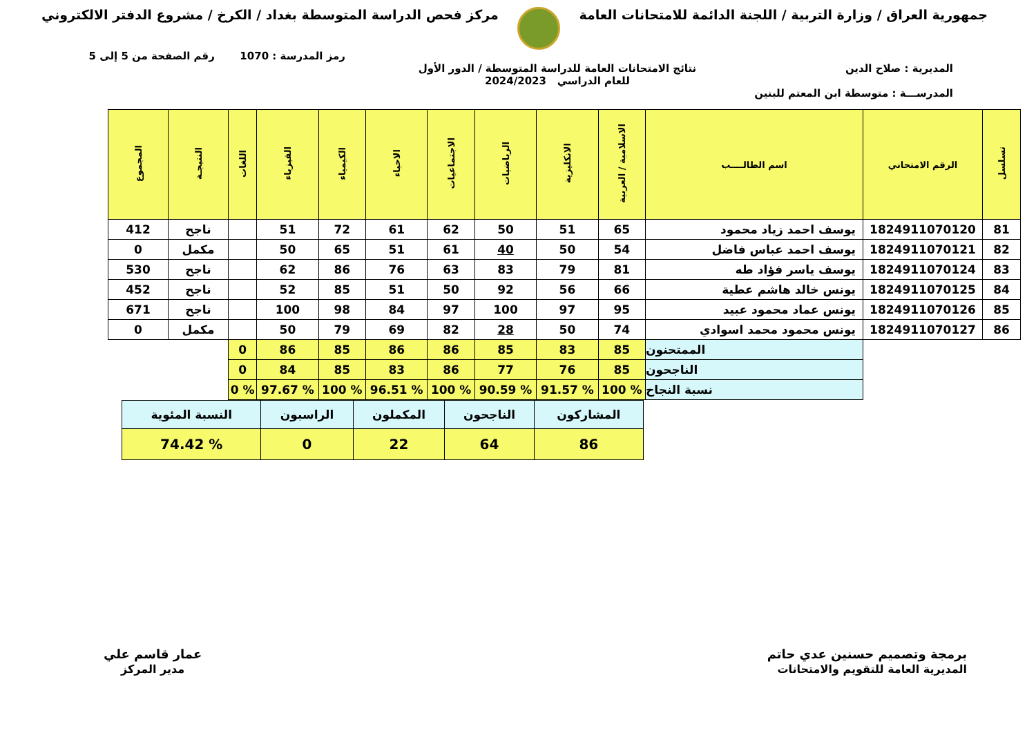جمهورية العراق / وزارة التربية / اللجنة الدائمة للامتحانات العامة
مركز فحص الدراسة المتوسطة بغداد / الكرخ / مشروع الدفتر الالكتروني
رمز المدرسة : 1070 رقم الصفحة من 5 إلى 5
المديرية : صلاح الدين نتائج الامتحانات العامة للدراسة المتوسطة / الدور الأول
للعام الدراسي 2024/2023
المدرســـة : متوسطة ابن المعتم للبنين
| تسلسل | الرقم الامتحاني | اسم الطالــــب | الاسلامية / العربية | الانكليزية | الرياضيات | الاجتماعيات | الاحياء | الكيمياء | الفيزياء | اللغات | النتيجـة | المجموع |
| --- | --- | --- | --- | --- | --- | --- | --- | --- | --- | --- | --- | --- |
| 81 | 1824911070120 | يوسف احمد زياد محمود | 65 | 51 | 50 | 62 | 61 | 72 | 51 | | ناجح | 412 |
| 82 | 1824911070121 | يوسف احمد عباس فاضل | 54 | 50 | 40 | 61 | 51 | 65 | 50 | | مكمل | 0 |
| 83 | 1824911070124 | يوسف ياسر فؤاد طه | 81 | 79 | 83 | 63 | 76 | 86 | 62 | | ناجح | 530 |
| 84 | 1824911070125 | يونس خالد هاشم عطية | 66 | 56 | 92 | 50 | 51 | 85 | 52 | | ناجح | 452 |
| 85 | 1824911070126 | يونس عماد محمود عبيد | 95 | 97 | 100 | 97 | 84 | 98 | 100 | | ناجح | 671 |
| 86 | 1824911070127 | يونس محمود محمد اسوادي | 74 | 50 | 28 | 82 | 69 | 79 | 50 | | مكمل | 0 |
| | | الممتحنون | 85 | 83 | 85 | 86 | 86 | 85 | 86 | 0 | | |
| | | الناجحون | 85 | 76 | 77 | 86 | 83 | 85 | 84 | 0 | | |
| | | نسبة النجاح | % 100 | % 91.57 | % 90.59 | % 100 | % 96.51 | % 100 | % 97.67 | % 0 | | |
| المشاركون | الناجحون | المكملون | الراسبون | النسبة المئوية |
| 86 | 64 | 22 | 0 | % 74.42 |
برمجة وتصميم حسنين عدي حاتم
المديرية العامة للتقويم والامتحانات
عمار قاسم علي
مدير المركز